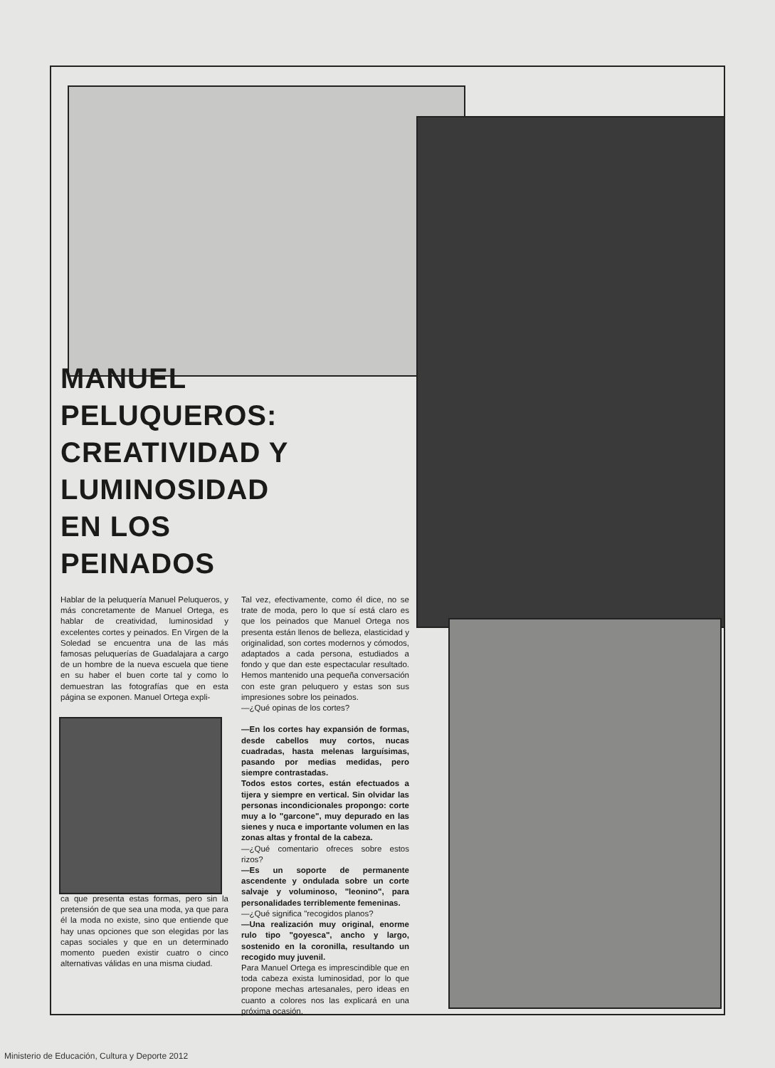MANUEL
PELUQUEROS:
CREATIVIDAD Y
LUMINOSIDAD
EN LOS
PEINADOS
Hablar de la peluquería Manuel Peluqueros, y más concretamente de Manuel Ortega, es hablar de creatividad, luminosidad y excelentes cortes y peinados. En Virgen de la Soledad se encuentra una de las más famosas peluquerías de Guadalajara a cargo de un hombre de la nueva escuela que tiene en su haber el buen corte tal y como lo demuestran las fotografías que en esta página se exponen. Manuel Ortega expli-
ca que presenta estas formas, pero sin la pretensión de que sea una moda, ya que para él la moda no existe, sino que entiende que hay unas opciones que son elegidas por las capas sociales y que en un determinado momento pueden existir cuatro o cinco alternativas válidas en una misma ciudad.
Tal vez, efectivamente, como él dice, no se trate de moda, pero lo que sí está claro es que los peinados que Manuel Ortega nos presenta están llenos de belleza, elasticidad y originalidad, son cortes modernos y cómodos, adaptados a cada persona, estudiados a fondo y que dan este espectacular resultado. Hemos mantenido una pequeña conversación con este gran peluquero y estas son sus impresiones sobre los peinados.
—¿Qué opinas de los cortes?
—En los cortes hay expansión de formas, desde cabellos muy cortos, nucas cuadradas, hasta melenas larguísimas, pasando por medias medidas, pero siempre contrastadas.
Todos estos cortes, están efectuados a tijera y siempre en vertical. Sin olvidar las personas incondicionales propongo: corte muy a lo "garcone", muy depurado en las sienes y nuca e importante volumen en las zonas altas y frontal de la cabeza.
—¿Qué comentario ofreces sobre estos rizos?
—Es un soporte de permanente ascendente y ondulada sobre un corte salvaje y voluminoso, "leonino", para personalidades terriblemente femeninas.
—¿Qué significa "recogidos planos?
—Una realización muy original, enorme rulo tipo "goyesca", ancho y largo, sostenido en la coronilla, resultando un recogido muy juvenil.
Para Manuel Ortega es imprescindible que en toda cabeza exista luminosidad, por lo que propone mechas artesanales, pero ideas en cuanto a colores nos las explicará en una próxima ocasión.
Ministerio de Educación, Cultura y Deporte 2012